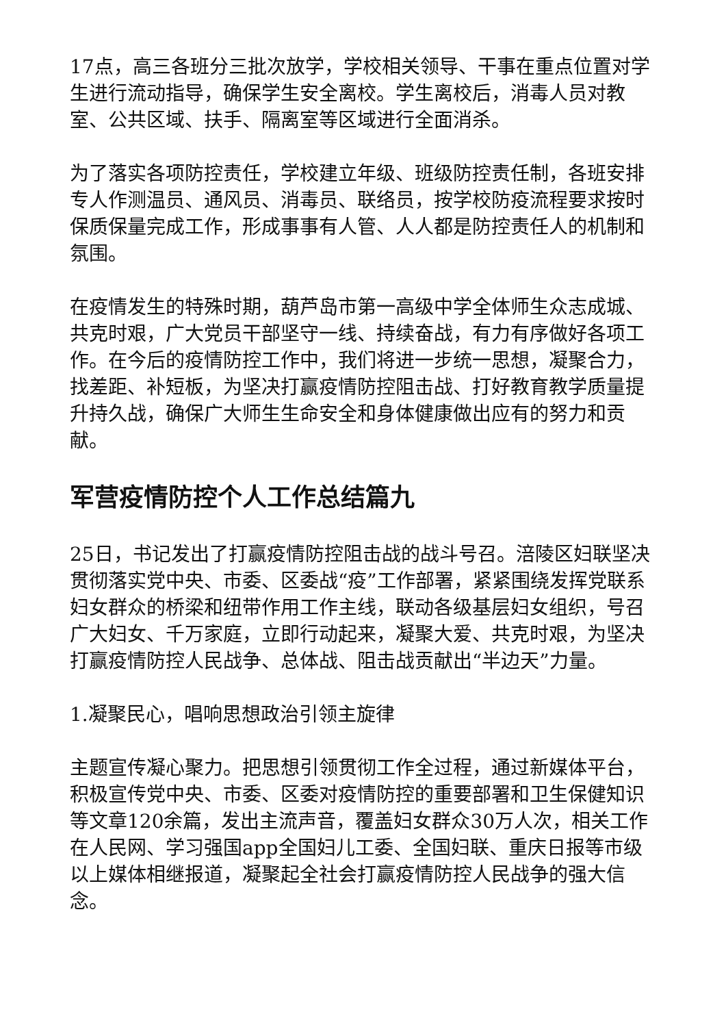17点，高三各班分三批次放学，学校相关领导、干事在重点位置对学生进行流动指导，确保学生安全离校。学生离校后，消毒人员对教室、公共区域、扶手、隔离室等区域进行全面消杀。
为了落实各项防控责任，学校建立年级、班级防控责任制，各班安排专人作测温员、通风员、消毒员、联络员，按学校防疫流程要求按时保质保量完成工作，形成事事有人管、人人都是防控责任人的机制和氛围。
在疫情发生的特殊时期，葫芦岛市第一高级中学全体师生众志成城、共克时艰，广大党员干部坚守一线、持续奋战，有力有序做好各项工作。在今后的疫情防控工作中，我们将进一步统一思想，凝聚合力，找差距、补短板，为坚决打赢疫情防控阻击战、打好教育教学质量提升持久战，确保广大师生生命安全和身体健康做出应有的努力和贡献。
军营疫情防控个人工作总结篇九
25日，书记发出了打赢疫情防控阻击战的战斗号召。涪陵区妇联坚决贯彻落实党中央、市委、区委战“疫”工作部署，紧紧围绕发挥党联系妇女群众的桥梁和纽带作用工作主线，联动各级基层妇女组织，号召广大妇女、千万家庭，立即行动起来，凝聚大爱、共克时艰，为坚决打赢疫情防控人民战争、总体战、阻击战贡献出“半边天”力量。
1.凝聚民心，唱响思想政治引领主旋律
主题宣传凝心聚力。把思想引领贯彻工作全过程，通过新媒体平台，积极宣传党中央、市委、区委对疫情防控的重要部署和卫生保健知识等文章120余篇，发出主流声音，覆盖妇女群众30万人次，相关工作在人民网、学习强国app全国妇儿工委、全国妇联、重庆日报等市级以上媒体相继报道，凝聚起全社会打赢疫情防控人民战争的强大信念。